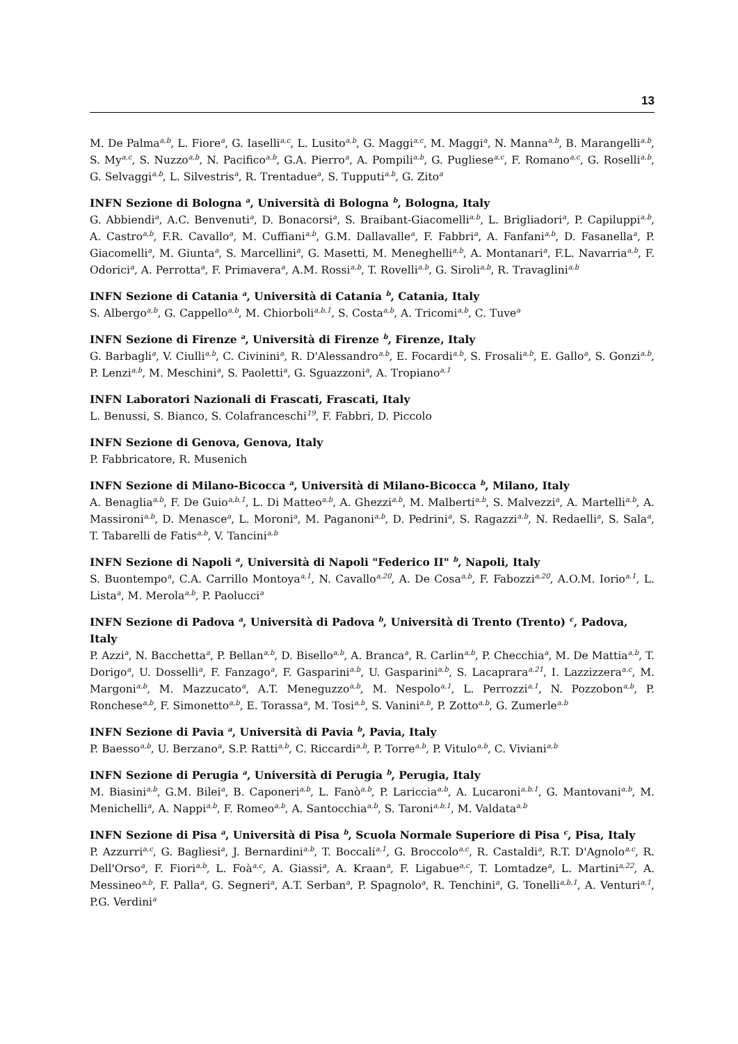13
M. De Palma<sup>a,b</sup>, L. Fiore<sup>a</sup>, G. Iaselli<sup>a,c</sup>, L. Lusito<sup>a,b</sup>, G. Maggi<sup>a,c</sup>, M. Maggi<sup>a</sup>, N. Manna<sup>a,b</sup>, B. Marangelli<sup>a,b</sup>, S. My<sup>a,c</sup>, S. Nuzzo<sup>a,b</sup>, N. Pacifico<sup>a,b</sup>, G.A. Pierro<sup>a</sup>, A. Pompili<sup>a,b</sup>, G. Pugliese<sup>a,c</sup>, F. Romano<sup>a,c</sup>, G. Roselli<sup>a,b</sup>, G. Selvaggi<sup>a,b</sup>, L. Silvestris<sup>a</sup>, R. Trentadue<sup>a</sup>, S. Tupputi<sup>a,b</sup>, G. Zito<sup>a</sup>
INFN Sezione di Bologna <sup>a</sup>, Università di Bologna <sup>b</sup>, Bologna, Italy
G. Abbiendi<sup>a</sup>, A.C. Benvenuti<sup>a</sup>, D. Bonacorsi<sup>a</sup>, S. Braibant-Giacomelli<sup>a,b</sup>, L. Brigliadori<sup>a</sup>, P. Capiluppi<sup>a,b</sup>, A. Castro<sup>a,b</sup>, F.R. Cavallo<sup>a</sup>, M. Cuffiani<sup>a,b</sup>, G.M. Dallavalle<sup>a</sup>, F. Fabbri<sup>a</sup>, A. Fanfani<sup>a,b</sup>, D. Fasanella<sup>a</sup>, P. Giacomelli<sup>a</sup>, M. Giunta<sup>a</sup>, S. Marcellini<sup>a</sup>, G. Masetti, M. Meneghelli<sup>a,b</sup>, A. Montanari<sup>a</sup>, F.L. Navarria<sup>a,b</sup>, F. Odorici<sup>a</sup>, A. Perrotta<sup>a</sup>, F. Primavera<sup>a</sup>, A.M. Rossi<sup>a,b</sup>, T. Rovelli<sup>a,b</sup>, G. Siroli<sup>a,b</sup>, R. Travaglini<sup>a,b</sup>
INFN Sezione di Catania <sup>a</sup>, Università di Catania <sup>b</sup>, Catania, Italy
S. Albergo<sup>a,b</sup>, G. Cappello<sup>a,b</sup>, M. Chiorboli<sup>a,b,1</sup>, S. Costa<sup>a,b</sup>, A. Tricomi<sup>a,b</sup>, C. Tuve<sup>a</sup>
INFN Sezione di Firenze <sup>a</sup>, Università di Firenze <sup>b</sup>, Firenze, Italy
G. Barbagli<sup>a</sup>, V. Ciulli<sup>a,b</sup>, C. Civinini<sup>a</sup>, R. D'Alessandro<sup>a,b</sup>, E. Focardi<sup>a,b</sup>, S. Frosali<sup>a,b</sup>, E. Gallo<sup>a</sup>, S. Gonzi<sup>a,b</sup>, P. Lenzi<sup>a,b</sup>, M. Meschini<sup>a</sup>, S. Paoletti<sup>a</sup>, G. Sguazzoni<sup>a</sup>, A. Tropiano<sup>a,1</sup>
INFN Laboratori Nazionali di Frascati, Frascati, Italy
L. Benussi, S. Bianco, S. Colafranceschi<sup>19</sup>, F. Fabbri, D. Piccolo
INFN Sezione di Genova, Genova, Italy
P. Fabbricatore, R. Musenich
INFN Sezione di Milano-Bicocca <sup>a</sup>, Università di Milano-Bicocca <sup>b</sup>, Milano, Italy
A. Benaglia<sup>a,b</sup>, F. De Guio<sup>a,b,1</sup>, L. Di Matteo<sup>a,b</sup>, A. Ghezzi<sup>a,b</sup>, M. Malberti<sup>a,b</sup>, S. Malvezzi<sup>a</sup>, A. Martelli<sup>a,b</sup>, A. Massironi<sup>a,b</sup>, D. Menasce<sup>a</sup>, L. Moroni<sup>a</sup>, M. Paganoni<sup>a,b</sup>, D. Pedrini<sup>a</sup>, S. Ragazzi<sup>a,b</sup>, N. Redaelli<sup>a</sup>, S. Sala<sup>a</sup>, T. Tabarelli de Fatis<sup>a,b</sup>, V. Tancini<sup>a,b</sup>
INFN Sezione di Napoli <sup>a</sup>, Università di Napoli "Federico II" <sup>b</sup>, Napoli, Italy
S. Buontempo<sup>a</sup>, C.A. Carrillo Montoya<sup>a,1</sup>, N. Cavallo<sup>a,20</sup>, A. De Cosa<sup>a,b</sup>, F. Fabozzi<sup>a,20</sup>, A.O.M. Iorio<sup>a,1</sup>, L. Lista<sup>a</sup>, M. Merola<sup>a,b</sup>, P. Paolucci<sup>a</sup>
INFN Sezione di Padova <sup>a</sup>, Università di Padova <sup>b</sup>, Università di Trento (Trento) <sup>c</sup>, Padova, Italy
P. Azzi<sup>a</sup>, N. Bacchetta<sup>a</sup>, P. Bellan<sup>a,b</sup>, D. Bisello<sup>a,b</sup>, A. Branca<sup>a</sup>, R. Carlin<sup>a,b</sup>, P. Checchia<sup>a</sup>, M. De Mattia<sup>a,b</sup>, T. Dorigo<sup>a</sup>, U. Dosselli<sup>a</sup>, F. Fanzago<sup>a</sup>, F. Gasparini<sup>a,b</sup>, U. Gasparini<sup>a,b</sup>, S. Lacaprara<sup>a,21</sup>, I. Lazzizzera<sup>a,c</sup>, M. Margoni<sup>a,b</sup>, M. Mazzucato<sup>a</sup>, A.T. Meneguzzo<sup>a,b</sup>, M. Nespolo<sup>a,1</sup>, L. Perrozzi<sup>a,1</sup>, N. Pozzobon<sup>a,b</sup>, P. Ronchese<sup>a,b</sup>, F. Simonetto<sup>a,b</sup>, E. Torassa<sup>a</sup>, M. Tosi<sup>a,b</sup>, S. Vanini<sup>a,b</sup>, P. Zotto<sup>a,b</sup>, G. Zumerle<sup>a,b</sup>
INFN Sezione di Pavia <sup>a</sup>, Università di Pavia <sup>b</sup>, Pavia, Italy
P. Baesso<sup>a,b</sup>, U. Berzano<sup>a</sup>, S.P. Ratti<sup>a,b</sup>, C. Riccardi<sup>a,b</sup>, P. Torre<sup>a,b</sup>, P. Vitulo<sup>a,b</sup>, C. Viviani<sup>a,b</sup>
INFN Sezione di Perugia <sup>a</sup>, Università di Perugia <sup>b</sup>, Perugia, Italy
M. Biasini<sup>a,b</sup>, G.M. Bilei<sup>a</sup>, B. Caponeri<sup>a,b</sup>, L. Fanò<sup>a,b</sup>, P. Lariccia<sup>a,b</sup>, A. Lucaroni<sup>a,b,1</sup>, G. Mantovani<sup>a,b</sup>, M. Menichelli<sup>a</sup>, A. Nappi<sup>a,b</sup>, F. Romeo<sup>a,b</sup>, A. Santocchia<sup>a,b</sup>, S. Taroni<sup>a,b,1</sup>, M. Valdata<sup>a,b</sup>
INFN Sezione di Pisa <sup>a</sup>, Università di Pisa <sup>b</sup>, Scuola Normale Superiore di Pisa <sup>c</sup>, Pisa, Italy
P. Azzurri<sup>a,c</sup>, G. Bagliesi<sup>a</sup>, J. Bernardini<sup>a,b</sup>, T. Boccali<sup>a,1</sup>, G. Broccolo<sup>a,c</sup>, R. Castaldi<sup>a</sup>, R.T. D'Agnolo<sup>a,c</sup>, R. Dell'Orso<sup>a</sup>, F. Fiori<sup>a,b</sup>, L. Foà<sup>a,c</sup>, A. Giassi<sup>a</sup>, A. Kraan<sup>a</sup>, F. Ligabue<sup>a,c</sup>, T. Lomtadze<sup>a</sup>, L. Martini<sup>a,22</sup>, A. Messineo<sup>a,b</sup>, F. Palla<sup>a</sup>, G. Segneri<sup>a</sup>, A.T. Serban<sup>a</sup>, P. Spagnolo<sup>a</sup>, R. Tenchini<sup>a</sup>, G. Tonelli<sup>a,b,1</sup>, A. Venturi<sup>a,1</sup>, P.G. Verdini<sup>a</sup>